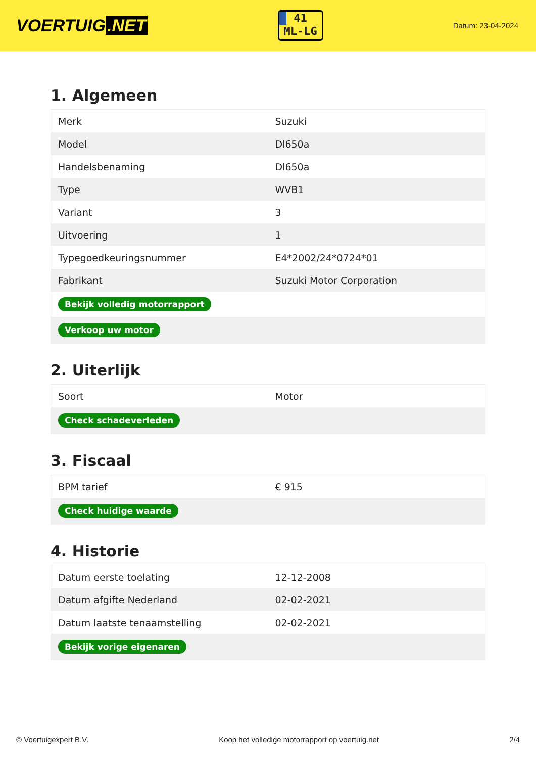VOERTUIG.NET
41
ML-LG
Datum: 23-04-2024
1. Algemeen
| Merk | Suzuki |
| Model | Dl650a |
| Handelsbenaming | Dl650a |
| Type | WVB1 |
| Variant | 3 |
| Uitvoering | 1 |
| Typegoedkeuringsnummer | E4*2002/24*0724*01 |
| Fabrikant | Suzuki Motor Corporation |
| Bekijk volledig motorrapport | |
| Verkoop uw motor | |
2. Uiterlijk
| Soort | Motor |
| Check schadeverleden | |
3. Fiscaal
| BPM tarief | € 915 |
| Check huidige waarde | |
4. Historie
| Datum eerste toelating | 12-12-2008 |
| Datum afgifte Nederland | 02-02-2021 |
| Datum laatste tenaamstelling | 02-02-2021 |
| Bekijk vorige eigenaren | |
© Voertuigexpert B.V. Koop het volledige motorrapport op voertuig.net 2/4